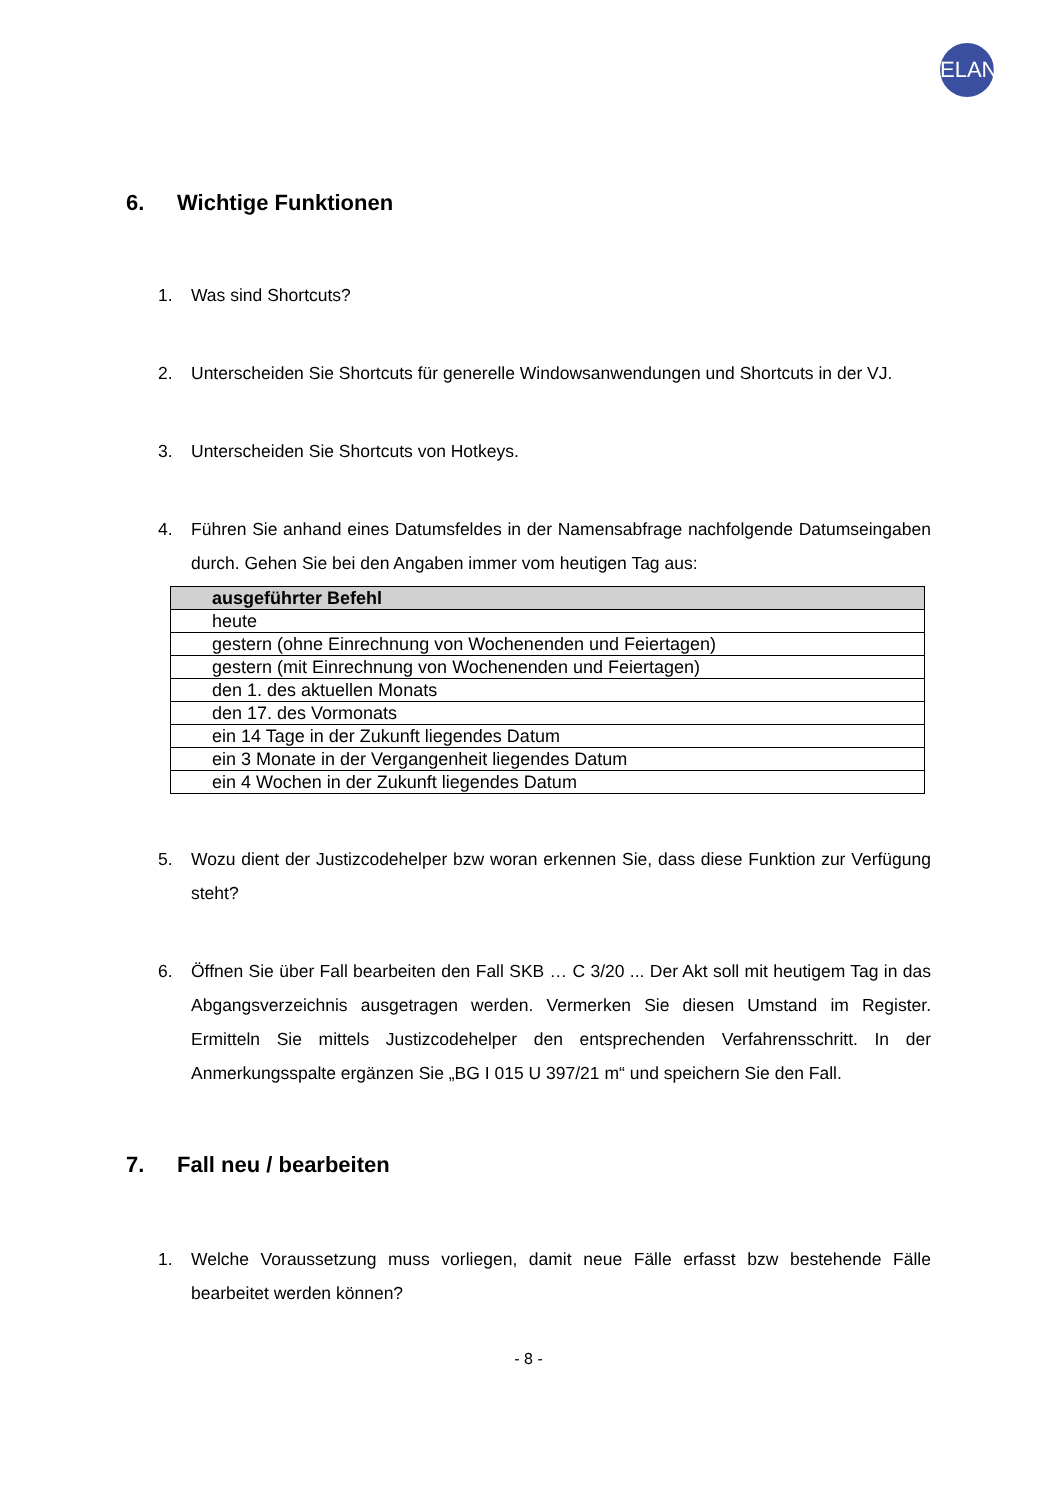ELAN
6. Wichtige Funktionen
1. Was sind Shortcuts?
2. Unterscheiden Sie Shortcuts für generelle Windowsanwendungen und Shortcuts in der VJ.
3. Unterscheiden Sie Shortcuts von Hotkeys.
4. Führen Sie anhand eines Datumsfeldes in der Namensabfrage nachfolgende Datums­eingaben durch. Gehen Sie bei den Angaben immer vom heutigen Tag aus:
| ausgeführter Befehl |
| --- |
| heute |
| gestern (ohne Einrechnung von Wochenenden und Feiertagen) |
| gestern (mit Einrechnung von Wochenenden und Feiertagen) |
| den 1. des aktuellen Monats |
| den 17. des Vormonats |
| ein 14 Tage in der Zukunft liegendes Datum |
| ein 3 Monate in der Vergangenheit liegendes Datum |
| ein 4 Wochen in der Zukunft liegendes Datum |
5. Wozu dient der Justizcodehelper bzw woran erkennen Sie, dass diese Funktion zur Verfügung steht?
6. Öffnen Sie über Fall bearbeiten den Fall SKB … C 3/20 ... Der Akt soll mit heutigem Tag in das Abgangsverzeichnis ausgetragen werden. Vermerken Sie diesen Umstand im Register. Ermitteln Sie mittels Justizcodehelper den entsprechenden Verfahrens­schritt. In der Anmerkungsspalte ergänzen Sie „BG I 015 U 397/21 m“ und speichern Sie den Fall.
7. Fall neu / bearbeiten
1. Welche Voraussetzung muss vorliegen, damit neue Fälle erfasst bzw bestehende Fälle bearbeitet werden können?
- 8 -